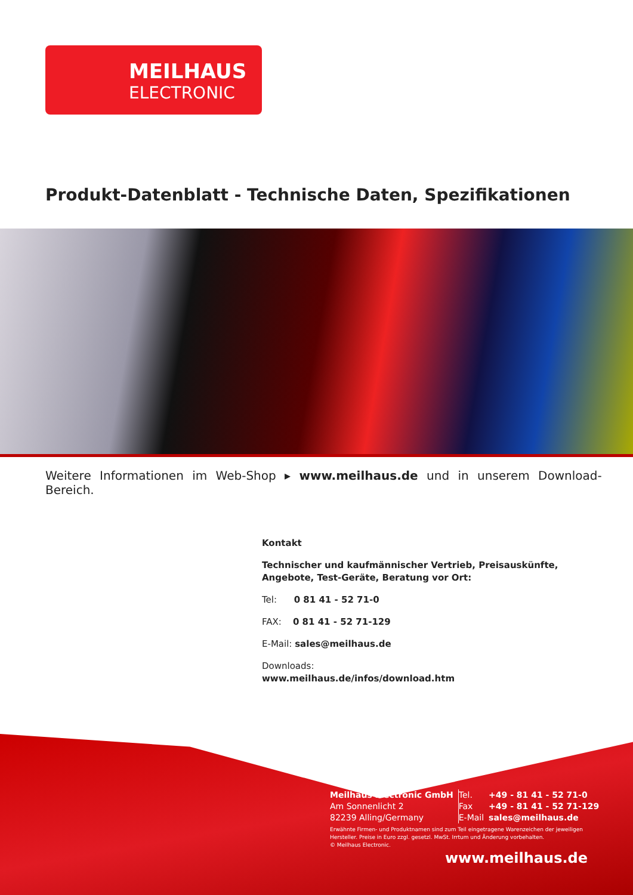MEILHAUS
ELECTRONIC
Produkt-Datenblatt - Technische Daten, Spezifikationen
Weitere Informationen im Web-Shop ▸ www.meilhaus.de und in unserem Download-Bereich.
Kontakt
Technischer und kaufmännischer Vertrieb, Preisauskünfte,
Angebote, Test-Geräte, Beratung vor Ort:
Tel: 0 81 41 - 52 71-0
FAX: 0 81 41 - 52 71-129
E-Mail: sales@meilhaus.de
Downloads:
www.meilhaus.de/infos/download.htm
| Meilhaus Electronic GmbH | Tel. | +49 - 81 41 - 52 71-0 |
| Am Sonnenlicht 2 | Fax | +49 - 81 41 - 52 71-129 |
| 82239 Alling/Germany | E-Mail | sales@meilhaus.de |
Erwähnte Firmen- und Produktnamen sind zum Teil eingetragene Warenzeichen der jeweiligen Hersteller. Preise in Euro zzgl. gesetzl. MwSt. Irrtum und Änderung vorbehalten.
© Meilhaus Electronic.
www.meilhaus.de